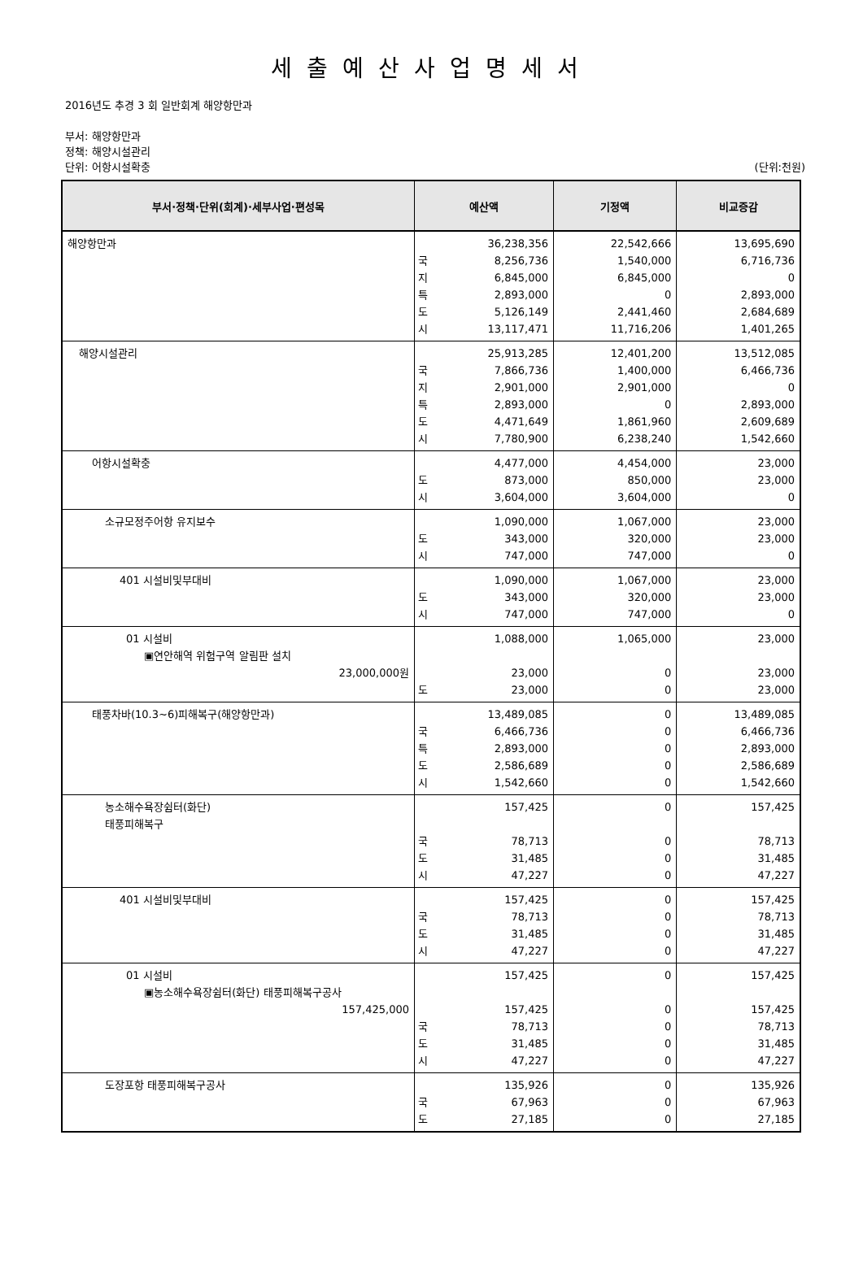세출예산사업명세서
2016년도 추경 3 회 일반회계 해양항만과
부서: 해양항만과
정책: 해양시설관리
단위: 어항시설확충 (단위:천원)
| 부서·정책·단위(회계)·세부사업·편성목 | 예산액 | | 기정액 | 비교증감 |
| --- | --- | --- | --- | --- |
| 해양항만과 | 국 지 특 도 시 | 36,238,356 8,256,736 6,845,000 2,893,000 5,126,149 13,117,471 | 22,542,666 1,540,000 6,845,000 0 2,441,460 11,716,206 | 13,695,690 6,716,736 0 2,893,000 2,684,689 1,401,265 |
| 해양시설관리 | 국 지 특 도 시 | 25,913,285 7,866,736 2,901,000 2,893,000 4,471,649 7,780,900 | 12,401,200 1,400,000 2,901,000 0 1,861,960 6,238,240 | 13,512,085 6,466,736 0 2,893,000 2,609,689 1,542,660 |
| 어항시설확충 | 도 시 | 4,477,000 873,000 3,604,000 | 4,454,000 850,000 3,604,000 | 23,000 23,000 0 |
| 소규모정주어항 유지보수 | 도 시 | 1,090,000 343,000 747,000 | 1,067,000 320,000 747,000 | 23,000 23,000 0 |
| 401 시설비및부대비 | 도 시 | 1,090,000 343,000 747,000 | 1,067,000 320,000 747,000 | 23,000 23,000 0 |
| 01 시설비 ▣연안해역 위험구역 알림판 설치 23,000,000원 | 도 | 1,088,000 23,000 23,000 | 1,065,000 0 0 | 23,000 23,000 23,000 |
| 태풍차바(10.3~6)피해복구(해양항만과) | 국 특 도 시 | 13,489,085 6,466,736 2,893,000 2,586,689 1,542,660 | 0 0 0 0 0 | 13,489,085 6,466,736 2,893,000 2,586,689 1,542,660 |
| 농소해수욕장쉼터(화단) 태풍피해복구 | 국 도 시 | 157,425 78,713 31,485 47,227 | 0 0 0 0 | 157,425 78,713 31,485 47,227 |
| 401 시설비및부대비 | 국 도 시 | 157,425 78,713 31,485 47,227 | 0 0 0 0 | 157,425 78,713 31,485 47,227 |
| 01 시설비 ▣농소해수욕장쉼터(화단) 태풍피해복구공사 157,425,000 | 국 도 시 | 157,425 157,425 78,713 31,485 47,227 | 0 0 0 0 0 | 157,425 157,425 78,713 31,485 47,227 |
| 도장포항 태풍피해복구공사 | 국 도 | 135,926 67,963 27,185 | 0 0 0 | 135,926 67,963 27,185 |